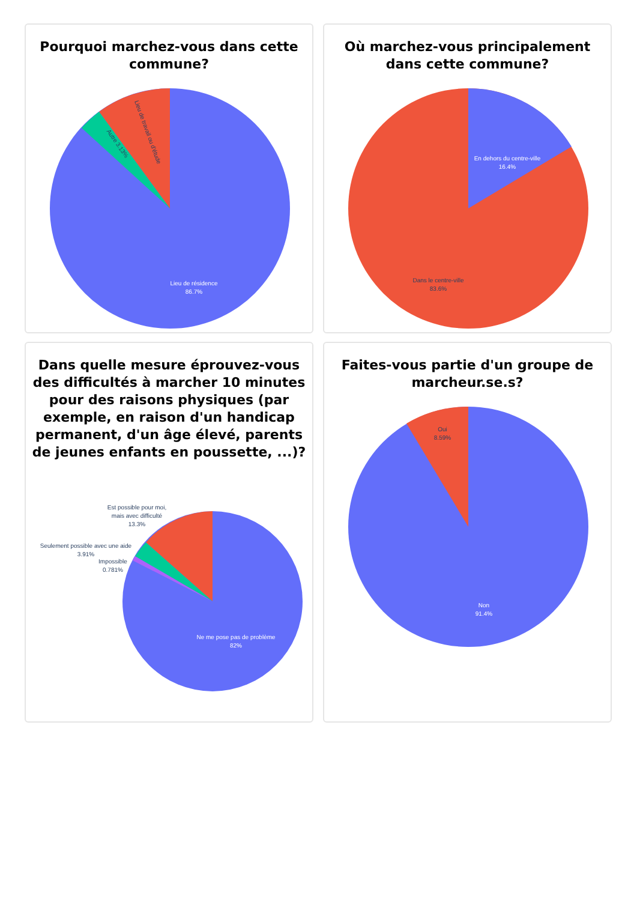Pourquoi marchez-vous dans cette commune?
Lieu de résidence
86.7%
Lieu de travail ou d'étude
Autre 3.13%
Où marchez-vous principalement dans cette commune?
En dehors du centre-ville
16.4%
Dans le centre-ville
83.6%
Dans quelle mesure éprouvez-vous des difficultés à marcher 10 minutes pour des raisons physiques (par exemple, en raison d'un handicap permanent, d'un âge élevé, parents de jeunes enfants en poussette, ...)?
Ne me pose pas de problème
82%
Est possible pour moi,
mais avec difficulté
13.3%
Seulement possible avec une aide
3.91%
Impossible
0.781%
Faites-vous partie d'un groupe de marcheur.se.s?
Oui
8.59%
Non
91.4%